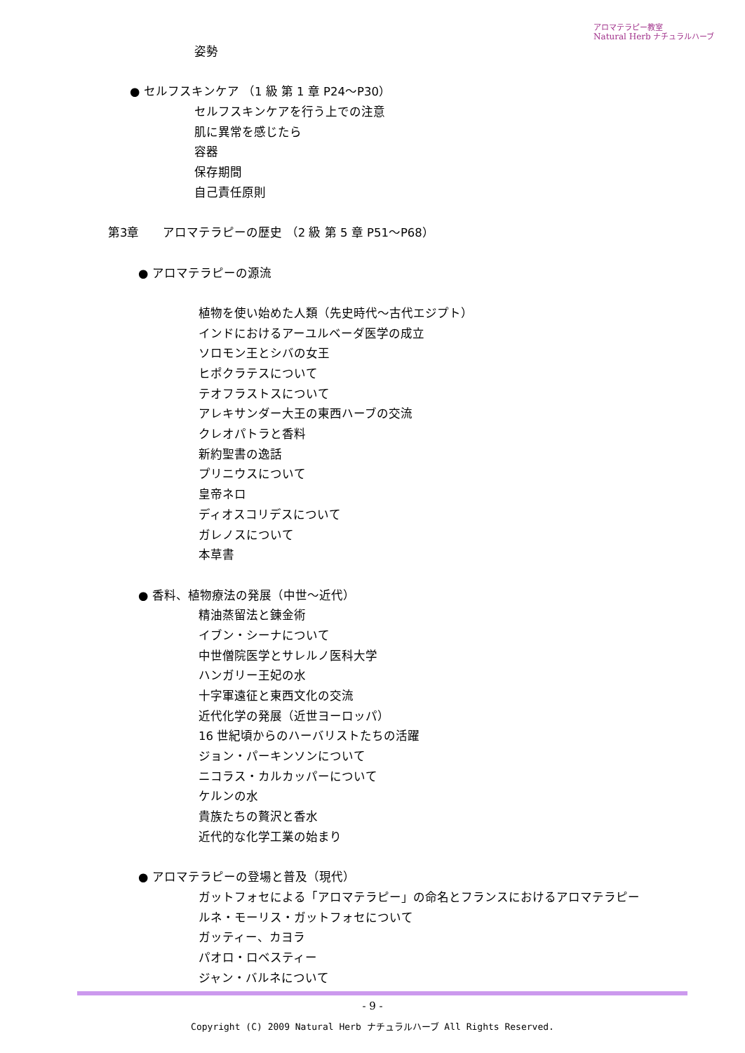アロマテラピー教室
Natural Herb ナチュラルハーブ
姿勢
● セルフスキンケア （1 級 第 1 章 P24～P30）
セルフスキンケアを行う上での注意
肌に異常を感じたら
容器
保存期間
自己責任原則
第3章　　アロマテラピーの歴史 （2 級 第 5 章 P51～P68）
● アロマテラピーの源流
植物を使い始めた人類（先史時代～古代エジプト）
インドにおけるアーユルベーダ医学の成立
ソロモン王とシバの女王
ヒポクラテスについて
テオフラストスについて
アレキサンダー大王の東西ハーブの交流
クレオパトラと香料
新約聖書の逸話
プリニウスについて
皇帝ネロ
ディオスコリデスについて
ガレノスについて
本草書
● 香料、植物療法の発展（中世～近代）
精油蒸留法と錬金術
イブン・シーナについて
中世僧院医学とサレルノ医科大学
ハンガリー王妃の水
十字軍遠征と東西文化の交流
近代化学の発展（近世ヨーロッパ）
16 世紀頃からのハーバリストたちの活躍
ジョン・パーキンソンについて
ニコラス・カルカッパーについて
ケルンの水
貴族たちの贅沢と香水
近代的な化学工業の始まり
● アロマテラピーの登場と普及（現代）
ガットフォセによる「アロマテラピー」の命名とフランスにおけるアロマテラピー
ルネ・モーリス・ガットフォセについて
ガッティー、カヨラ
パオロ・ロベスティー
ジャン・バルネについて
- 9 -
Copyright (C) 2009 Natural Herb ナチュラルハーブ All Rights Reserved.